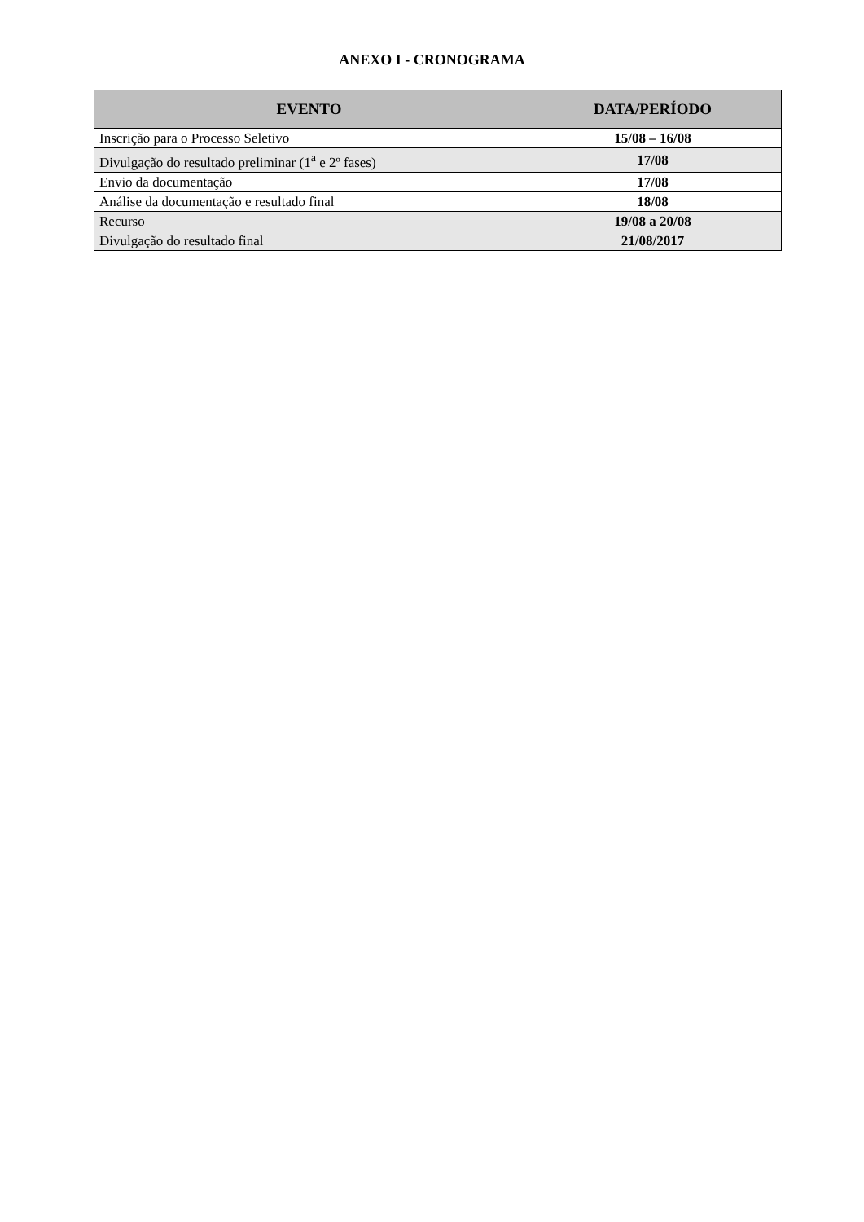ANEXO I - CRONOGRAMA
| EVENTO | DATA/PERÍODO |
| --- | --- |
| Inscrição para o Processo Seletivo | 15/08 – 16/08 |
| Divulgação do resultado preliminar (1<sup>a</sup> e 2º fases) | 17/08 |
| Envio da documentação | 17/08 |
| Análise da documentação e resultado final | 18/08 |
| Recurso | 19/08 a 20/08 |
| Divulgação do resultado final | 21/08/2017 |